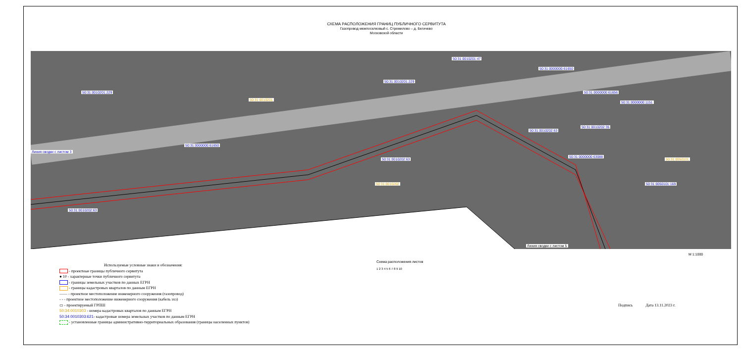СХЕМА РАСПОЛОЖЕНИЯ ГРАНИЦ ПУБЛИЧНОГО СЕРВИТУТА
Газопровод межпоселковый с. Стремилово – д. Бегичево
Московской области
50:31:0010201:229
50:31:0010201:229
50:31:0010201:47
50:31:0000000:61650
50:31:0010201
50:31:0000000:61650
50:31:0010202:63
50:31:0010202:63
50:31:0010202
50:31:0010202:63
50:31:0000000:61656
50:31:0000000:1151
50:31:0010202:35
50:31:0000000:63088
50:31:0050101
50:31:0050101:169
Линия сводки с листом 3
Линия сводки с листом 5
М 1:1000
Используемые условные знаки и обозначения:
- проектные границы публичного сервитута
● 10 - характерные точки публичного сервитута
- границы земельных участков по данных ЕГРН
- границы кадастровых кварталов по данным ЕГРН
—— - проектное местоположение инженерного сооружения (газопровод)
- - - проектное местоположение инженерного сооружения (кабель эхз)
▭ - проектируемый ГРПШ
50:34:0010303 - номера кадастровых кварталов по данным ЕГРН
50:34:0010303:621- кадастровые номера земельных участков по данным ЕГРН
- установленные границы административно-территориальных образования (границы населенных пунктов)
Схема расположения листов
1 2 3 4 5 6 7 8 9 10
Подпись Дата 13.11.2023 г.